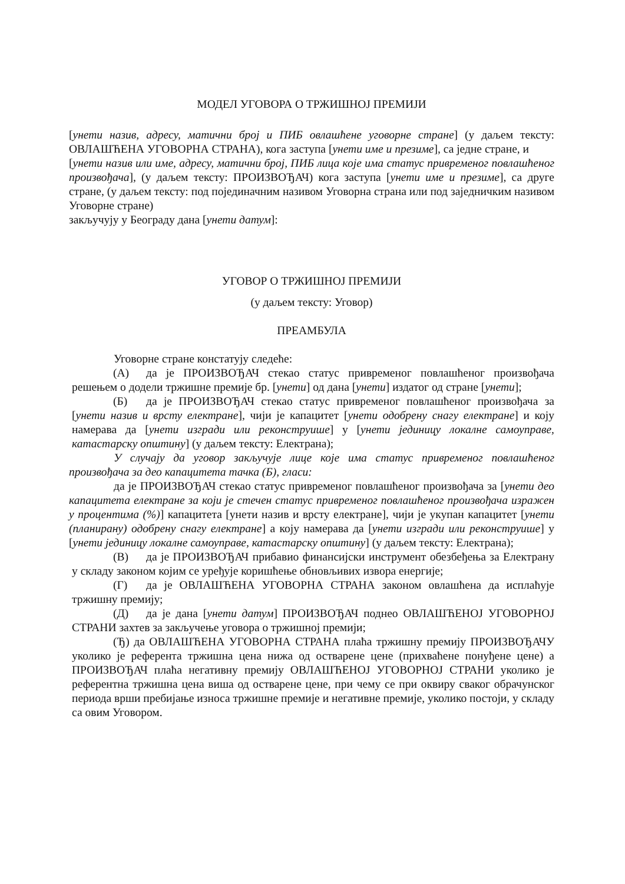МОДЕЛ УГОВОРА О ТРЖИШНОЈ ПРЕМИЈИ
[унети назив, адресу, матични број и ПИБ овлашћене уговорне стране] (у даљем тексту: ОВЛАШЋЕНА УГОВОРНА СТРАНА), кога заступа [унети име и презиме], са једне стране, и
[унети назив или име, адресу, матични број, ПИБ лица које има статус привременог повлашћеног произвођача], (у даљем тексту: ПРОИЗВОЂАЧ) кога заступа [унети име и презиме], са друге стране, (у даљем тексту: под појединачним називом Уговорна страна или под заједничким називом Уговорне стране)
закључују у Београду дана [унети датум]:
УГОВОР О ТРЖИШНОЈ ПРЕМИЈИ
(у даљем тексту: Уговор)
ПРЕАМБУЛА
Уговорне стране констатују следеће:
(А) да је ПРОИЗВОЂАЧ стекао статус привременог повлашћеног произвођача решењем о додели тржишне премије бр. [унети] од дана [унети] издатог од стране [унети];
(Б) да је ПРОИЗВОЂАЧ стекао статус привременог повлашћеног произвођача за [унети назив и врсту електране], чији је капацитет [унети одобрену снагу електране] и коју намерава да [унети изгради или реконструише] у [унети јединицу локалне самоуправе, катастарску општину] (у даљем тексту: Електрана);
У случају да уговор закључује лице које има статус привременог повлашћеног произвођача за део капацитета тачка (Б), гласи:
да је ПРОИЗВОЂАЧ стекао статус привременог повлашћеног произвођача за [унети део капацитета електране за који је стечен статус привременог повлашћеног произвођача изражен у процентима (%)] капацитета [унети назив и врсту електране], чији је укупан капацитет [унети (планирану) одобрену снагу електране] а коју намерава да [унети изгради или реконструише] у [унети јединицу локалне самоуправе, катастарску општину] (у даљем тексту: Електрана);
(В) да је ПРОИЗВОЂАЧ прибавио финансијски инструмент обезбеђења за Електрану у складу законом којим се уређује коришћење обновљивих извора енергије;
(Г) да је ОВЛАШЋЕНА УГОВОРНА СТРАНА законом овлашћена да исплаћује тржишну премију;
(Д) да је дана [унети датум] ПРОИЗВОЂАЧ поднео ОВЛАШЋЕНОЈ УГОВОРНОЈ СТРАНИ захтев за закључење уговора о тржишној премији;
(Ђ) да ОВЛАШЋЕНА УГОВОРНА СТРАНА плаћа тржишну премију ПРОИЗВОЂАЧУ уколико је референта тржишна цена нижа од остварене цене (прихваћене понуђене цене) а ПРОИЗВОЂАЧ плаћа негативну премију ОВЛАШЋЕНОЈ УГОВОРНОЈ СТРАНИ уколико је референтна тржишна цена виша од остварене цене, при чему се при оквиру сваког обрачунског периода врши пребијање износа тржишне премије и негативне премије, уколико постоји, у складу са овим Уговором.